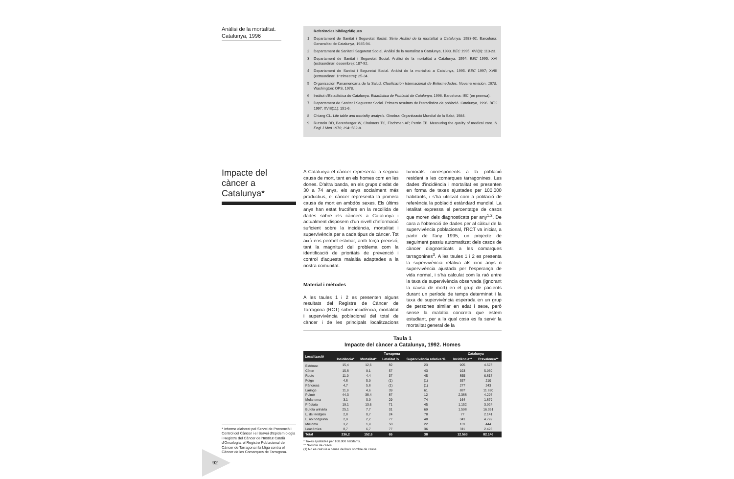Anàlisi de la mortalitat.
Catalunya, 1996
Referències bibliogràfiques
1 Departament de Sanitat i Seguretat Social. Sèrie Anàlisi de la mortalitat a Catalunya, 1983-92. Barcelona: Generalitat de Catalunya, 1985-94.
2 Departament de Sanitat i Seguretat Social. Anàlisi de la mortalitat a Catalunya, 1993. BEC 1995; XVI(8): 113-23.
3 Departament de Sanitat i Seguretat Social. Anàlisi de la mortalitat a Catalunya, 1994. BEC 1995; XVI (extraordinari desembre): 187-92.
4 Departament de Sanitat i Seguretat Social. Anàlisi de la mortalitat a Catalunya, 1995. BEC 1997; XVIII (extraordinari 1r trimestre): 25-34.
5 Organización Panamericana de la Salud. Clasificación Internacional de Enfermedades. Novena revisión, 1975. Washington: OPS, 1978.
6 Institut d'Estadística de Catalunya. Estadística de Població de Catalunya, 1996. Barcelona: IEC (en premsa).
7 Departament de Sanitat i Seguretat Social. Primers resultats de l'estadística de població. Catalunya, 1996. BEC 1997; XVIII(11): 151-6.
8 Chiang CL. Life table and mortality analysis. Ginebra: Organització Mundial de la Salut, 1984.
9 Rutstein DD, Berenberger W, Chalmers TC, Fischmen AP, Perrin EB. Measuring the quality of medical care. N Engl J Med 1976; 294: 582-8.
Impacte del càncer a Catalunya*
A Catalunya el càncer representa la segona causa de mort, tant en els homes com en les dones. D'altra banda, en els grups d'edat de 30 a 74 anys, els anys socialment més productius, el càncer representa la primera causa de mort en ambdós sexes. Els últims anys han estat fructífers en la recollida de dades sobre els càncers a Catalunya i actualment disposem d'un nivell d'informació suficient sobre la incidència, mortalitat i supervivència per a cada tipus de càncer. Tot això ens permet estimar, amb força precisió, tant la magnitud del problema com la identificació de prioritats de prevenció i control d'aquesta malaltia adaptades a la nostra comunitat.
Material i mètodes
A les taules 1 i 2 es presenten alguns resultats del Registre de Càncer de Tarragona (RCT) sobre incidència, mortalitat i supervivència poblacional del total de càncer i de les principals localitzacions tumorals corresponents a la població resident a les comarques tarragonines. Les dades d'incidència i mortalitat es presenten en forma de taxes ajustades per 100.000 habitants, i s'ha utilitzat com a població de referència la població estàndard mundial. La letalitat expressa el percentatge de casos que moren dels diagnosticats per any<sup>1,2</sup>. De cara a l'obtenció de dades per al càlcul de la supervivència poblacional, l'RCT va iniciar, a partir de l'any 1995, un projecte de seguiment passiu automatitzat dels casos de càncer diagnosticats a les comarques tarragonines<sup>3</sup>. A les taules 1 i 2 es presenta la supervivència relativa als cinc anys o supervivència ajustada per l'esperança de vida normal, i s'ha calculat com la raó entre la taxa de supervivència observada (ignorant la causa de mort) en el grup de pacients durant un període de temps determinat i la taxa de supervivència esperada en un grup de persones similar en edat i sexe, però sense la malaltia concreta que estem estudiant, per a la qual cosa es fa servir la mortalitat general de la
Taula 1
Impacte del càncer a Catalunya, 1992. Homes
| Localització | Tarragona | | | | Catalunya | |
| --- | --- | --- | --- | --- | --- | --- |
| | Incidència* | Mortalitat* | Letalitat % | Supervivència relativa % | Incidència** | Prevalença** |
| Estómac | 15,4 | 12,6 | 82 | 23 | 905 | 4.578 |
| Còlon | 15,8 | 9,1 | 57 | 43 | 923 | 5.950 |
| Recte | 11,9 | 4,4 | 37 | 45 | 855 | 6.817 |
| Fetge | 4,8 | 5,9 | (1) | (1) | 357 | 210 |
| Pàncrees | 4,7 | 5,8 | (1) | (1) | 277 | 243 |
| Laringe | 11,9 | 4,6 | 39 | 61 | 887 | 11.820 |
| Pulmó | 44,3 | 38,4 | 87 | 12 | 2.388 | 4.297 |
| Melanoma | 3,1 | 0,9 | 29 | 74 | 164 | 1.879 |
| Pròstata | 19,1 | 13,6 | 71 | 45 | 1.152 | 3.924 |
| Bufeta urinària | 25,1 | 7,7 | 31 | 69 | 1.598 | 16.351 |
| L. de Hodgkin | 2,8 | 0,7 | 24 | 78 | 77 | 2.141 |
| L. no hodgkinià | 2,9 | 2,2 | 77 | 48 | 341 | 4.792 |
| Mieloma | 3,2 | 1,9 | 58 | 22 | 131 | 444 |
| Leucèmies | 8,7 | 6,7 | 77 | 36 | 311 | 2.426 |
| Total | 236,2 | 152,6 | 65 | 38 | 12.563 | 82.146 |
* Taxes ajustades per 100.000 habitants.
** Nombre de casos
(1) No es calcula a causa del baix nombre de casos.
* Informe elaborat pel Servei de Prevenció i Control del Càncer i el Servei d'Epidemiologia i Registre del Càncer de l'Institut Català d'Oncologia, el Registre Poblacional de Càncer de Tarragona i la Lliga contra el Càncer de les Comarques de Tarragona.
92